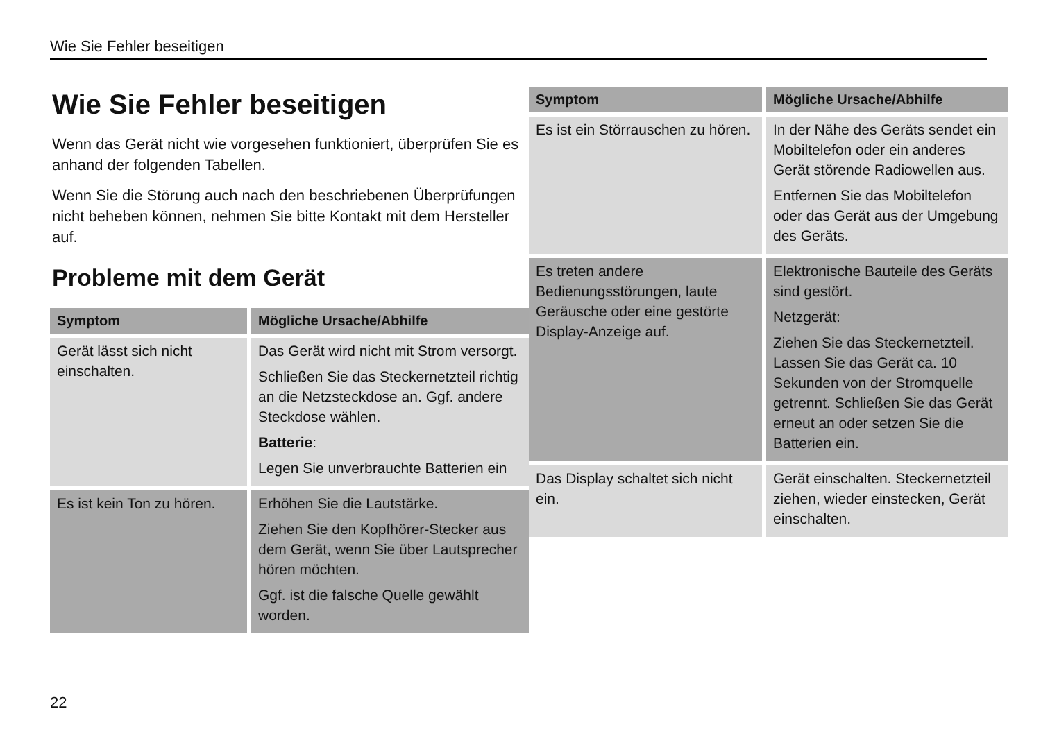Wie Sie Fehler beseitigen
Wie Sie Fehler beseitigen
Wenn das Gerät nicht wie vorgesehen funktioniert, überprüfen Sie es anhand der folgenden Tabellen.
Wenn Sie die Störung auch nach den beschriebenen Überprüfungen nicht beheben können, nehmen Sie bitte Kontakt mit dem Hersteller auf.
Probleme mit dem Gerät
| Symptom | Mögliche Ursache/Abhilfe |
| --- | --- |
| Gerät lässt sich nicht einschalten. | Das Gerät wird nicht mit Strom versorgt. Schließen Sie das Steckernetzteil richtig an die Netzsteckdose an. Ggf. andere Steckdose wählen. Batterie : Legen Sie unverbrauchte Batterien ein |
| Es ist kein Ton zu hören. | Erhöhen Sie die Lautstärke. Ziehen Sie den Kopfhörer-Stecker aus dem Gerät, wenn Sie über Lautsprecher hören möchten. Ggf. ist die falsche Quelle gewählt worden. |
| Symptom | Mögliche Ursache/Abhilfe |
| --- | --- |
| Es ist ein Störrauschen zu hören. | In der Nähe des Geräts sendet ein Mobiltelefon oder ein anderes Gerät störende Radiowellen aus. Entfernen Sie das Mobiltelefon oder das Gerät aus der Umgebung des Geräts. |
| Es treten andere Bedienungsstörungen, laute Geräusche oder eine gestörte Display-Anzeige auf. | Elektronische Bauteile des Geräts sind gestört. Netzgerät: Ziehen Sie das Steckernetzteil. Lassen Sie das Gerät ca. 10 Sekunden von der Stromquelle getrennt. Schließen Sie das Gerät erneut an oder setzen Sie die Batterien ein. |
| Das Display schaltet sich nicht ein. | Gerät einschalten. Steckernetzteil ziehen, wieder einstecken, Gerät einschalten. |
22